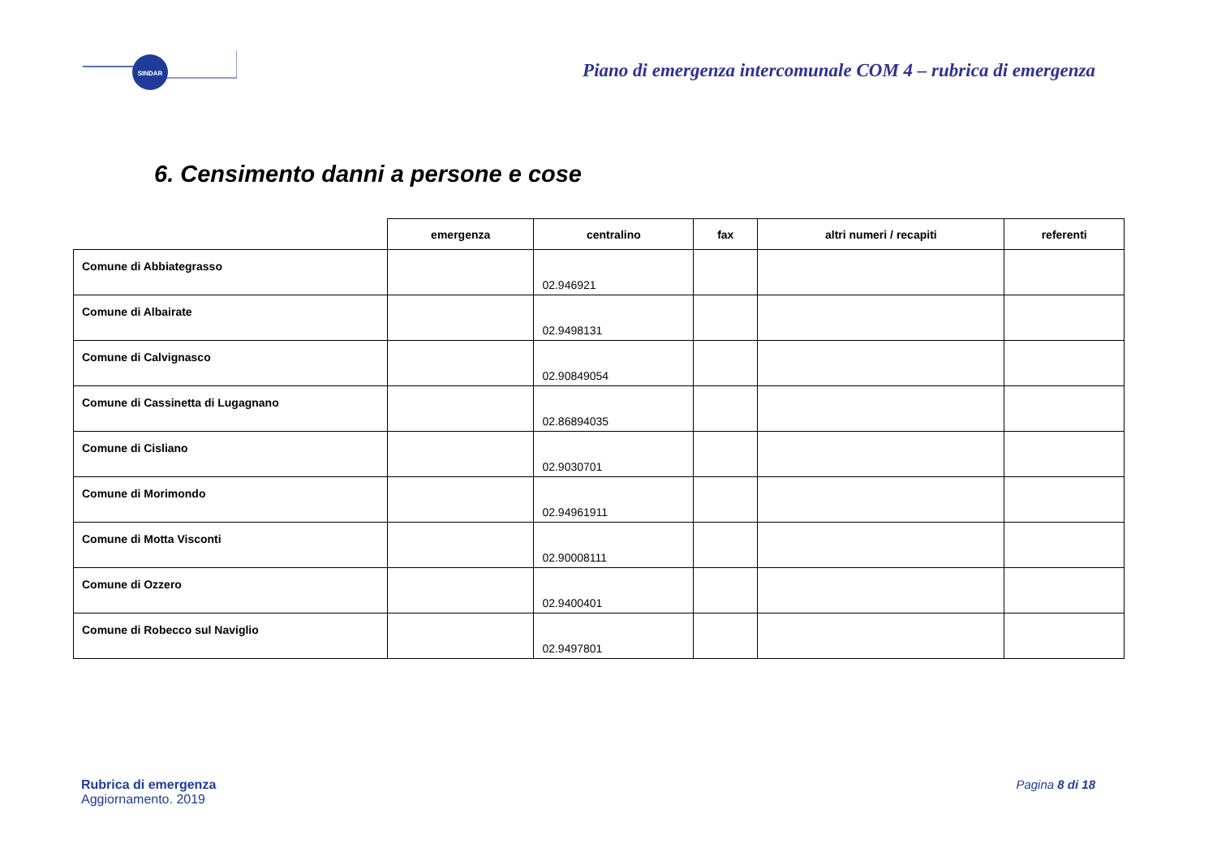SINDAR
Piano di emergenza intercomunale COM 4 – rubrica di emergenza
6. Censimento danni a persone e cose
| | emergenza | centralino | fax | altri numeri / recapiti | referenti |
| --- | --- | --- | --- | --- | --- |
| Comune di Abbiategrasso | | 02.946921 | | | |
| Comune di Albairate | | 02.9498131 | | | |
| Comune di Calvignasco | | 02.90849054 | | | |
| Comune di Cassinetta di Lugagnano | | 02.86894035 | | | |
| Comune di Cisliano | | 02.9030701 | | | |
| Comune di Morimondo | | 02.94961911 | | | |
| Comune di Motta Visconti | | 02.90008111 | | | |
| Comune di Ozzero | | 02.9400401 | | | |
| Comune di Robecco sul Naviglio | | 02.9497801 | | | |
Rubrica di emergenza
Aggiornamento. 2019
Pagina 8 di 18